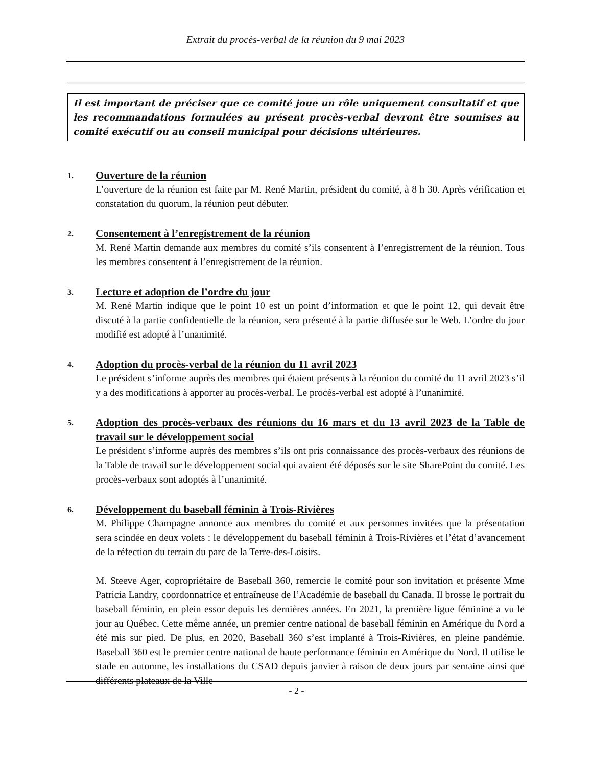Extrait du procès-verbal de la réunion du 9 mai 2023
Il est important de préciser que ce comité joue un rôle uniquement consultatif et que les recommandations formulées au présent procès-verbal devront être soumises au comité exécutif ou au conseil municipal pour décisions ultérieures.
1.
Ouverture de la réunion
L’ouverture de la réunion est faite par M. René Martin, président du comité, à 8 h 30. Après vérification et constatation du quorum, la réunion peut débuter.
2.
Consentement à l’enregistrement de la réunion
M. René Martin demande aux membres du comité s’ils consentent à l’enregistrement de la réunion. Tous les membres consentent à l’enregistrement de la réunion.
3.
Lecture et adoption de l’ordre du jour
M. René Martin indique que le point 10 est un point d’information et que le point 12, qui devait être discuté à la partie confidentielle de la réunion, sera présenté à la partie diffusée sur le Web. L’ordre du jour modifié est adopté à l’unanimité.
4.
Adoption du procès-verbal de la réunion du 11 avril 2023
Le président s’informe auprès des membres qui étaient présents à la réunion du comité du 11 avril 2023 s’il y a des modifications à apporter au procès-verbal. Le procès-verbal est adopté à l’unanimité.
5.
Adoption des procès-verbaux des réunions du 16 mars et du 13 avril 2023 de la Table de travail sur le développement social
Le président s’informe auprès des membres s’ils ont pris connaissance des procès-verbaux des réunions de la Table de travail sur le développement social qui avaient été déposés sur le site SharePoint du comité. Les procès-verbaux sont adoptés à l’unanimité.
6.
Développement du baseball féminin à Trois-Rivières
M. Philippe Champagne annonce aux membres du comité et aux personnes invitées que la présentation sera scindée en deux volets : le développement du baseball féminin à Trois-Rivières et l’état d’avancement de la réfection du terrain du parc de la Terre-des-Loisirs.
M. Steeve Ager, copropriétaire de Baseball 360, remercie le comité pour son invitation et présente Mme Patricia Landry, coordonnatrice et entraîneuse de l’Académie de baseball du Canada. Il brosse le portrait du baseball féminin, en plein essor depuis les dernières années. En 2021, la première ligue féminine a vu le jour au Québec. Cette même année, un premier centre national de baseball féminin en Amérique du Nord a été mis sur pied. De plus, en 2020, Baseball 360 s’est implanté à Trois-Rivières, en pleine pandémie. Baseball 360 est le premier centre national de haute performance féminin en Amérique du Nord. Il utilise le stade en automne, les installations du CSAD depuis janvier à raison de deux jours par semaine ainsi que différents plateaux de la Ville
- 2 -